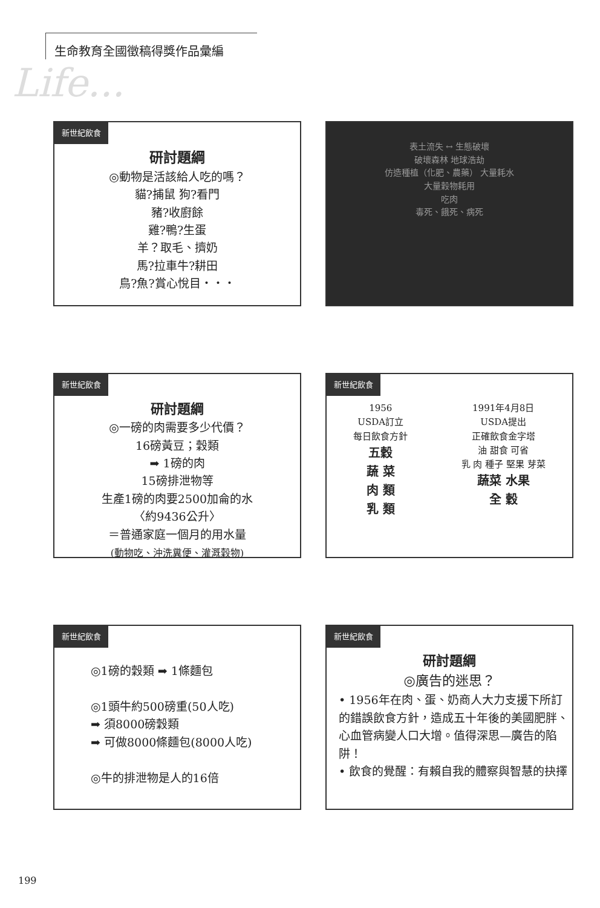Life...
生命教育全國徵稿得獎作品彙編
新世紀飲食
研討題綱
◎動物是活該給人吃的嗎？
貓?捕鼠 狗?看門
豬?收廚餘
雞?鴨?生蛋
羊？取毛、擠奶
馬?拉車牛?耕田
鳥?魚?賞心悅目・・・
表土流失 ↔ 生態破壞
破壞森林 地球浩劫
仿造種植（化肥、農藥） 大量耗水
大量穀物耗用
吃肉
毒死、餓死、病死
新世紀飲食
研討題綱
◎一磅的肉需要多少代價？
16磅黃豆；穀類
➡ 1磅的肉
15磅排泄物等
生產1磅的肉要2500加侖的水
〈約9436公升〉
＝普通家庭一個月的用水量
(動物吃、沖洗糞便、灌溉穀物)
新世紀飲食
1956
USDA訂立
每日飲食方針
五穀
蔬 菜
肉 類
乳 類
1991年4月8日
USDA提出
正確飲食金字塔
油 甜食 可省
乳 肉 種子 堅果 芽菜
蔬菜 水果
全 穀
新世紀飲食
◎1磅的穀類 ➡ 1條麵包
◎1頭牛約500磅重(50人吃)
➡ 須8000磅穀類
➡ 可做8000條麵包(8000人吃)
◎牛的排泄物是人的16倍
新世紀飲食
研討題綱
◎廣告的迷思？
• 1956年在肉、蛋、奶商人大力支援下所訂的錯誤飲食方針，造成五十年後的美國肥胖、心血管病變人口大增。值得深思—廣告的陷阱！
• 飲食的覺醒：有賴自我的體察與智慧的抉擇
199